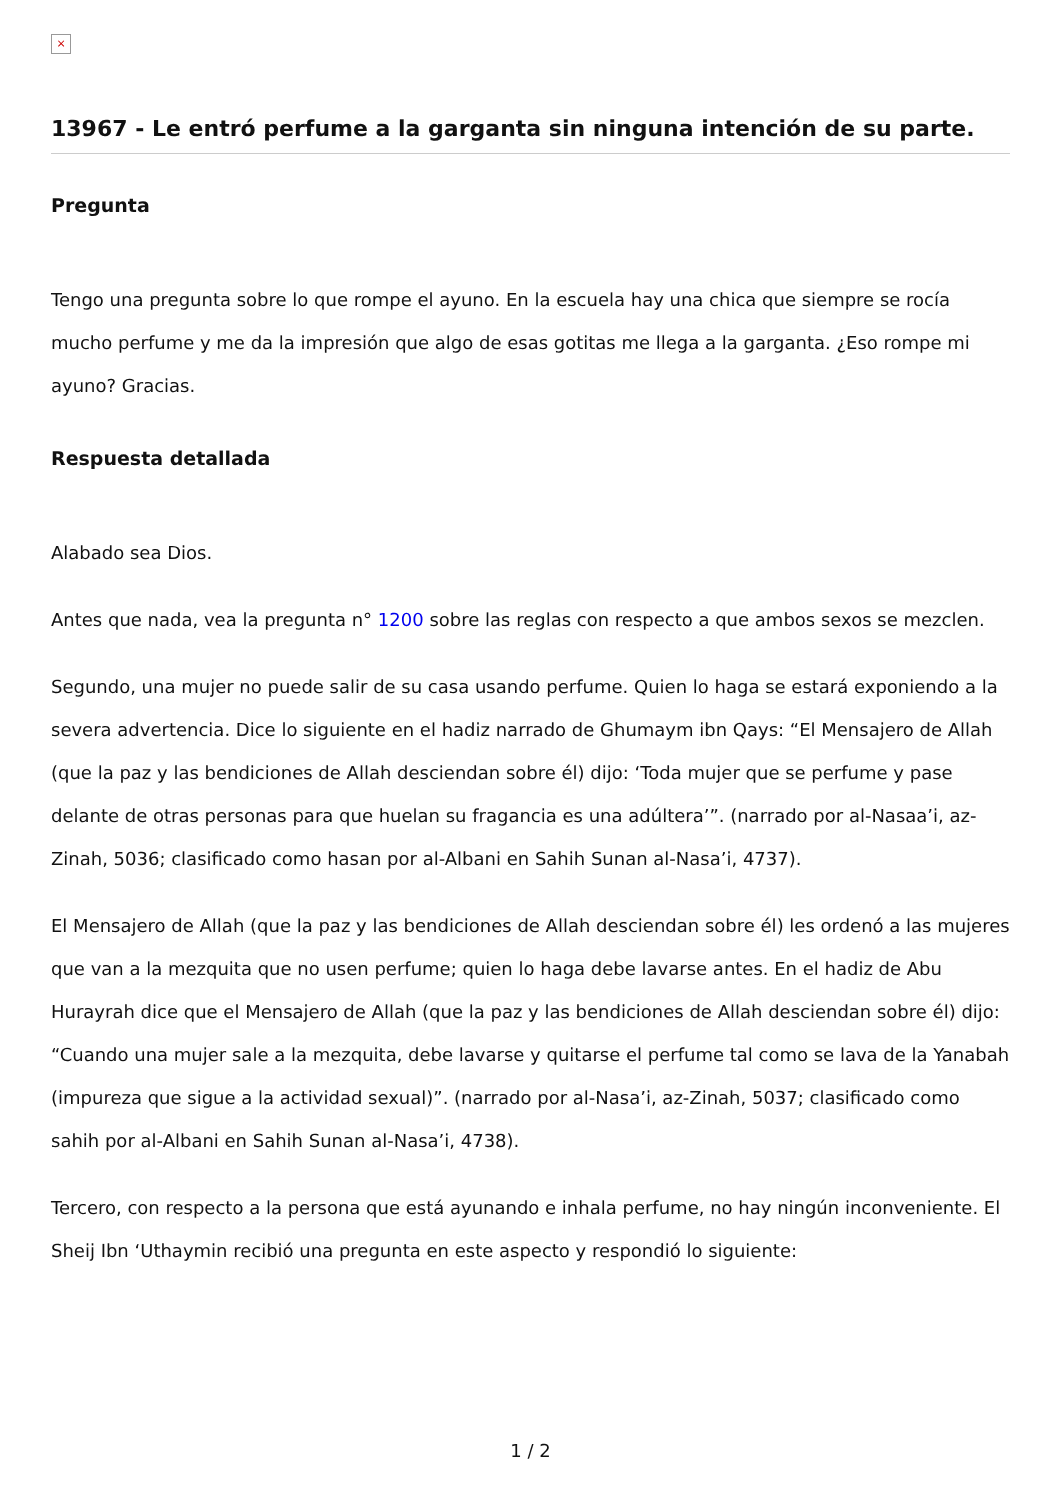×
13967 - Le entró perfume a la garganta sin ninguna intención de su parte.
Pregunta
Tengo una pregunta sobre lo que rompe el ayuno. En la escuela hay una chica que siempre se rocía mucho perfume y me da la impresión que algo de esas gotitas me llega a la garganta. ¿Eso rompe mi ayuno? Gracias.
Respuesta detallada
Alabado sea Dios.
Antes que nada, vea la pregunta n° 1200 sobre las reglas con respecto a que ambos sexos se mezclen.
Segundo, una mujer no puede salir de su casa usando perfume. Quien lo haga se estará exponiendo a la severa advertencia. Dice lo siguiente en el hadiz narrado de Ghumaym ibn Qays: “El Mensajero de Allah (que la paz y las bendiciones de Allah desciendan sobre él) dijo: ‘Toda mujer que se perfume y pase delante de otras personas para que huelan su fragancia es una adúltera’”. (narrado por al-Nasaa’i, az-Zinah, 5036; clasificado como hasan por al-Albani en Sahih Sunan al-Nasa’i, 4737).
El Mensajero de Allah (que la paz y las bendiciones de Allah desciendan sobre él) les ordenó a las mujeres que van a la mezquita que no usen perfume; quien lo haga debe lavarse antes. En el hadiz de Abu Hurayrah dice que el Mensajero de Allah (que la paz y las bendiciones de Allah desciendan sobre él) dijo: “Cuando una mujer sale a la mezquita, debe lavarse y quitarse el perfume tal como se lava de la Yanabah (impureza que sigue a la actividad sexual)”. (narrado por al-Nasa’i, az-Zinah, 5037; clasificado como sahih por al-Albani en Sahih Sunan al-Nasa’i, 4738).
Tercero, con respecto a la persona que está ayunando e inhala perfume, no hay ningún inconveniente. El Sheij Ibn ‘Uthaymin recibió una pregunta en este aspecto y respondió lo siguiente:
1 / 2